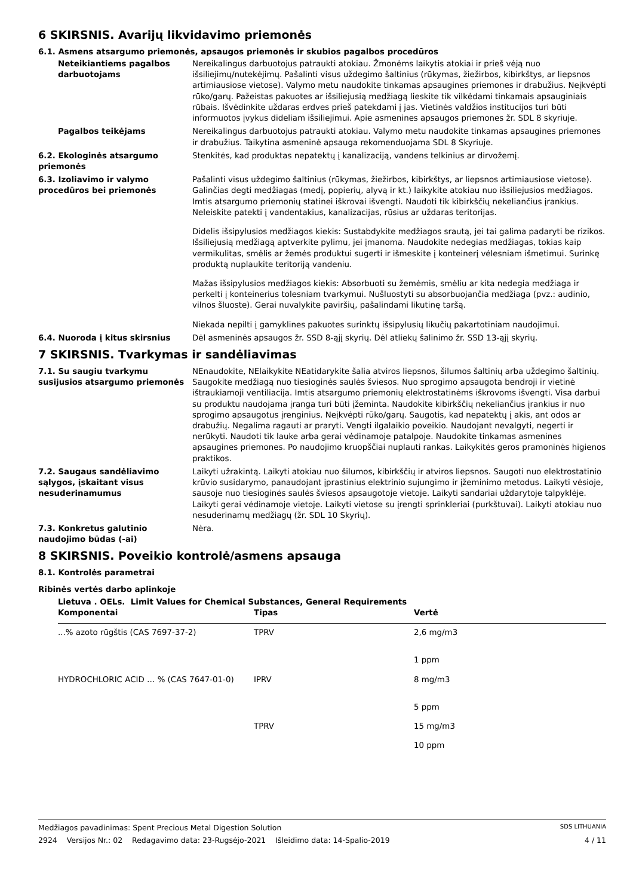6 SKIRSNIS. Avarijų likvidavimo priemonės
6.1. Asmens atsargumo priemonės, apsaugos priemonės ir skubios pagalbos procedūros
Neteikiantiems pagalbos darbuotojams
Nereikalingus darbuotojus patraukti atokiau. Žmonėms laikytis atokiai ir prieš vėją nuo išsiliejimų/nutekėjimų. Pašalinti visus uždegimo šaltinius (rūkymas, žiežirbos, kibirkštys, ar liepsnos artimiausiose vietose). Valymo metu naudokite tinkamas apsaugines priemones ir drabužius. Neįkvėpti rūko/garų. Pažeistas pakuotes ar išsiliejusią medžiagą lieskite tik vilkėdami tinkamais apsauginiais rūbais. Išvėdinkite uždaras erdves prieš patekdami į jas. Vietinės valdžios institucijos turi būti informuotos įvykus dideliam išsiliejimui. Apie asmenines apsaugos priemones žr. SDL 8 skyriuje.
Pagalbos teikėjams Nereikalingus darbuotojus patraukti atokiau. Valymo metu naudokite tinkamas apsaugines priemones ir drabužius. Taikytina asmeninė apsauga rekomenduojama SDL 8 Skyriuje.
6.2. Ekologinės atsargumo priemonės
Stenkitės, kad produktas nepatektų į kanalizaciją, vandens telkinius ar dirvožemį.
6.3. Izoliavimo ir valymo procedūros bei priemonės
Pašalinti visus uždegimo šaltinius (rūkymas, žiežirbos, kibirkštys, ar liepsnos artimiausiose vietose). Galinčias degti medžiagas (medį, popierių, alyvą ir kt.) laikykite atokiau nuo išsiliejusios medžiagos. Imtis atsargumo priemonių statinei iškrovai išvengti. Naudoti tik kibirkščių nekeliančius įrankius. Neleiskite patekti į vandentakius, kanalizacijas, rūsius ar uždaras teritorijas.
Didelis išsipylusios medžiagos kiekis: Sustabdykite medžiagos srautą, jei tai galima padaryti be rizikos. Išsiliejusią medžiagą aptverkite pylimu, jei įmanoma. Naudokite nedegias medžiagas, tokias kaip vermikulitas, smėlis ar žemės produktui sugerti ir išmeskite į konteinerį vėlesniam išmetimui. Surinkę produktą nuplaukite teritoriją vandeniu.
Mažas išsipylusios medžiagos kiekis: Absorbuoti su žemėmis, smėliu ar kita nedegia medžiaga ir perkelti į konteinerius tolesniam tvarkymui. Nušluostyti su absorbuojančia medžiaga (pvz.: audinio, vilnos šluoste). Gerai nuvalykite paviršių, pašalindami likutinę taršą.
Niekada nepilti į gamyklines pakuotes surinktų išsipylusių likučių pakartotiniam naudojimui.
6.4. Nuoroda į kitus skirsnius Dėl asmeninės apsaugos žr. SSD 8-ąjį skyrių. Dėl atliekų šalinimo žr. SSD 13-ąjį skyrių.
7 SKIRSNIS. Tvarkymas ir sandėliavimas
7.1. Su saugiu tvarkymu susijusios atsargumo priemonės
NEnaudokite, NElaikykite NEatidarykite šalia atviros liepsnos, šilumos šaltinių arba uždegimo šaltinių. Saugokite medžiagą nuo tiesioginės saulės šviesos. Nuo sprogimo apsaugota bendroji ir vietinė ištraukiamoji ventiliacija. Imtis atsargumo priemonių elektrostatinėms iškrovoms išvengti. Visa darbui su produktu naudojama įranga turi būti įžeminta. Naudokite kibirkščių nekeliančius įrankius ir nuo sprogimo apsaugotus įrenginius. Neįkvėpti rūko/garų. Saugotis, kad nepatektų į akis, ant odos ar drabužių. Negalima ragauti ar praryti. Vengti ilgalaikio poveikio. Naudojant nevalgyti, negerti ir nerūkyti. Naudoti tik lauke arba gerai vėdinamoje patalpoje. Naudokite tinkamas asmenines apsaugines priemones. Po naudojimo kruopščiai nuplauti rankas. Laikykitės geros pramoninės higienos praktikos.
7.2. Saugaus sandėliavimo sąlygos, įskaitant visus nesuderinamumus
Laikyti užrakintą. Laikyti atokiau nuo šilumos, kibirkščių ir atviros liepsnos. Saugoti nuo elektrostatinio krūvio susidarymo, panaudojant įprastinius elektrinio sujungimo ir įžeminimo metodus. Laikyti vėsioje, sausoje nuo tiesioginės saulės šviesos apsaugotoje vietoje. Laikyti sandariai uždarytoje talpyklėje. Laikyti gerai vėdinamoje vietoje. Laikyti vietose su įrengti sprinkleriai (purkštuvai). Laikyti atokiau nuo nesuderinamų medžiagų (žr. SDL 10 Skyrių).
7.3. Konkretus galutinio naudojimo būdas (-ai)
Nėra.
8 SKIRSNIS. Poveikio kontrolė/asmens apsauga
8.1. Kontrolės parametrai
Ribinės vertės darbo aplinkoje
Lietuva . OELs. Limit Values for Chemical Substances, General Requirements
| Komponentai | Tipas | Vertė |
| --- | --- | --- |
| ...% azoto rūgštis (CAS 7697-37-2) | TPRV | 2,6 mg/m3 |
| | | 1 ppm |
| HYDROCHLORIC ACID … % (CAS 7647-01-0) | IPRV | 8 mg/m3 |
| | | 5 ppm |
| | TPRV | 15 mg/m3 |
| | | 10 ppm |
Medžiagos pavadinimas: Spent Precious Metal Digestion Solution SDS LITHUANIA
2924 Versijos Nr.: 02 Redagavimo data: 23-Rugsėjo-2021 Išleidimo data: 14-Spalio-2019 4 / 11